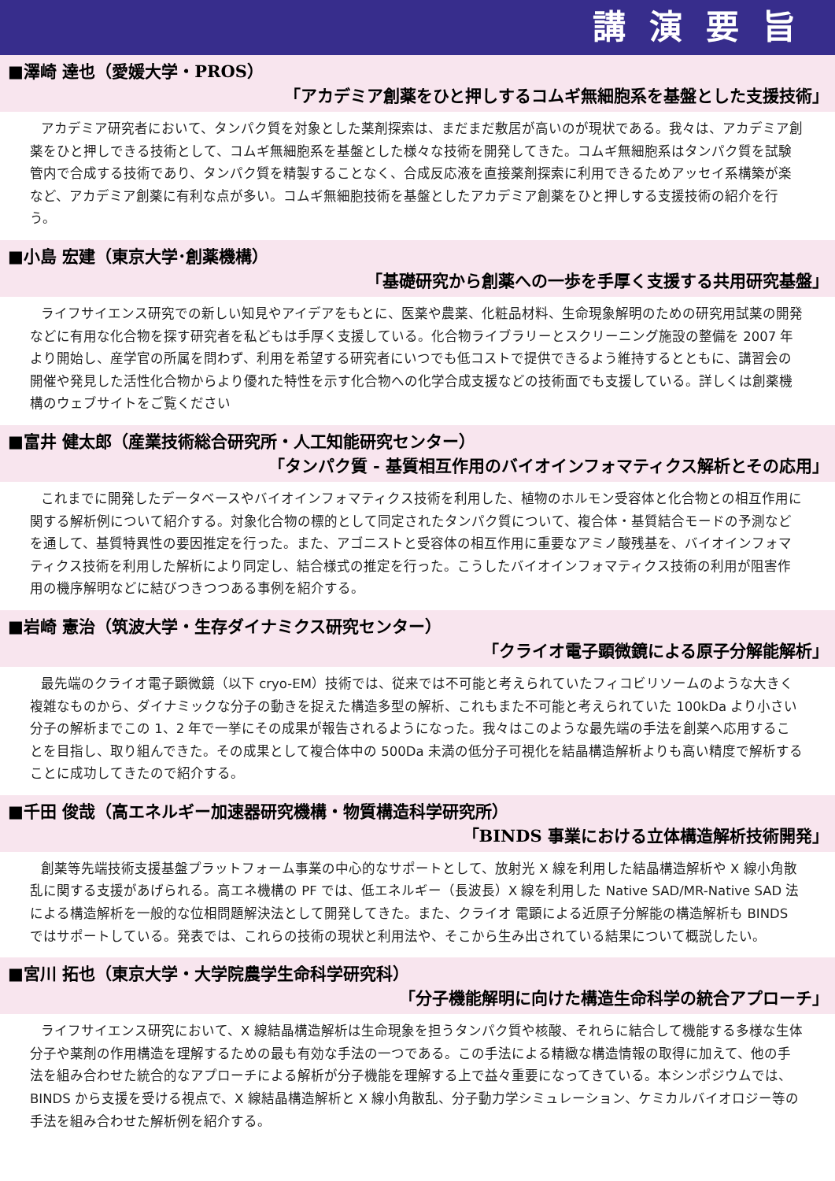講演要旨
■澤崎 達也（愛媛大学・PROS）
「アカデミア創薬をひと押しするコムギ無細胞系を基盤とした支援技術」
アカデミア研究者において、タンパク質を対象とした薬剤探索は、まだまだ敷居が高いのが現状である。我々は、アカデミア創薬をひと押しできる技術として、コムギ無細胞系を基盤とした様々な技術を開発してきた。コムギ無細胞系はタンパク質を試験管内で合成する技術であり、タンパク質を精製することなく、合成反応液を直接薬剤探索に利用できるためアッセイ系構築が楽など、アカデミア創薬に有利な点が多い。コムギ無細胞技術を基盤としたアカデミア創薬をひと押しする支援技術の紹介を行う。
■小島 宏建（東京大学･創薬機構）
「基礎研究から創薬への一歩を手厚く支援する共用研究基盤」
ライフサイエンス研究での新しい知見やアイデアをもとに、医薬や農薬、化粧品材料、生命現象解明のための研究用試薬の開発などに有用な化合物を探す研究者を私どもは手厚く支援している。化合物ライブラリーとスクリーニング施設の整備を 2007 年より開始し、産学官の所属を問わず、利用を希望する研究者にいつでも低コストで提供できるよう維持するとともに、講習会の開催や発見した活性化合物からより優れた特性を示す化合物への化学合成支援などの技術面でも支援している。詳しくは創薬機構のウェブサイトをご覧ください
■富井 健太郎（産業技術総合研究所・人工知能研究センター）
「タンパク質 - 基質相互作用のバイオインフォマティクス解析とその応用」
これまでに開発したデータベースやバイオインフォマティクス技術を利用した、植物のホルモン受容体と化合物との相互作用に関する解析例について紹介する。対象化合物の標的として同定されたタンパク質について、複合体・基質結合モードの予測などを通して、基質特異性の要因推定を行った。また、アゴニストと受容体の相互作用に重要なアミノ酸残基を、バイオインフォマティクス技術を利用した解析により同定し、結合様式の推定を行った。こうしたバイオインフォマティクス技術の利用が阻害作用の機序解明などに結びつきつつある事例を紹介する。
■岩崎 憲治（筑波大学・生存ダイナミクス研究センター）
「クライオ電子顕微鏡による原子分解能解析」
最先端のクライオ電子顕微鏡（以下 cryo-EM）技術では、従来では不可能と考えられていたフィコビリソームのような大きく複雑なものから、ダイナミックな分子の動きを捉えた構造多型の解析、これもまた不可能と考えられていた 100kDa より小さい分子の解析までこの 1、2 年で一挙にその成果が報告されるようになった。我々はこのような最先端の手法を創薬へ応用することを目指し、取り組んできた。その成果として複合体中の 500Da 未満の低分子可視化を結晶構造解析よりも高い精度で解析することに成功してきたので紹介する。
■千田 俊哉（高エネルギー加速器研究機構・物質構造科学研究所）
「BINDS 事業における立体構造解析技術開発」
創薬等先端技術支援基盤プラットフォーム事業の中心的なサポートとして、放射光 X 線を利用した結晶構造解析や X 線小角散乱に関する支援があげられる。高エネ機構の PF では、低エネルギー（長波長）X 線を利用した Native SAD/MR-Native SAD 法による構造解析を一般的な位相問題解決法として開発してきた。また、クライオ 電顕による近原子分解能の構造解析も BINDS ではサポートしている。発表では、これらの技術の現状と利用法や、そこから生み出されている結果について概説したい。
■宮川 拓也（東京大学・大学院農学生命科学研究科）
「分子機能解明に向けた構造生命科学の統合アプローチ」
ライフサイエンス研究において、X 線結晶構造解析は生命現象を担うタンパク質や核酸、それらに結合して機能する多様な生体分子や薬剤の作用構造を理解するための最も有効な手法の一つである。この手法による精緻な構造情報の取得に加えて、他の手法を組み合わせた統合的なアプローチによる解析が分子機能を理解する上で益々重要になってきている。本シンポジウムでは、BINDS から支援を受ける視点で、X 線結晶構造解析と X 線小角散乱、分子動力学シミュレーション、ケミカルバイオロジー等の手法を組み合わせた解析例を紹介する。